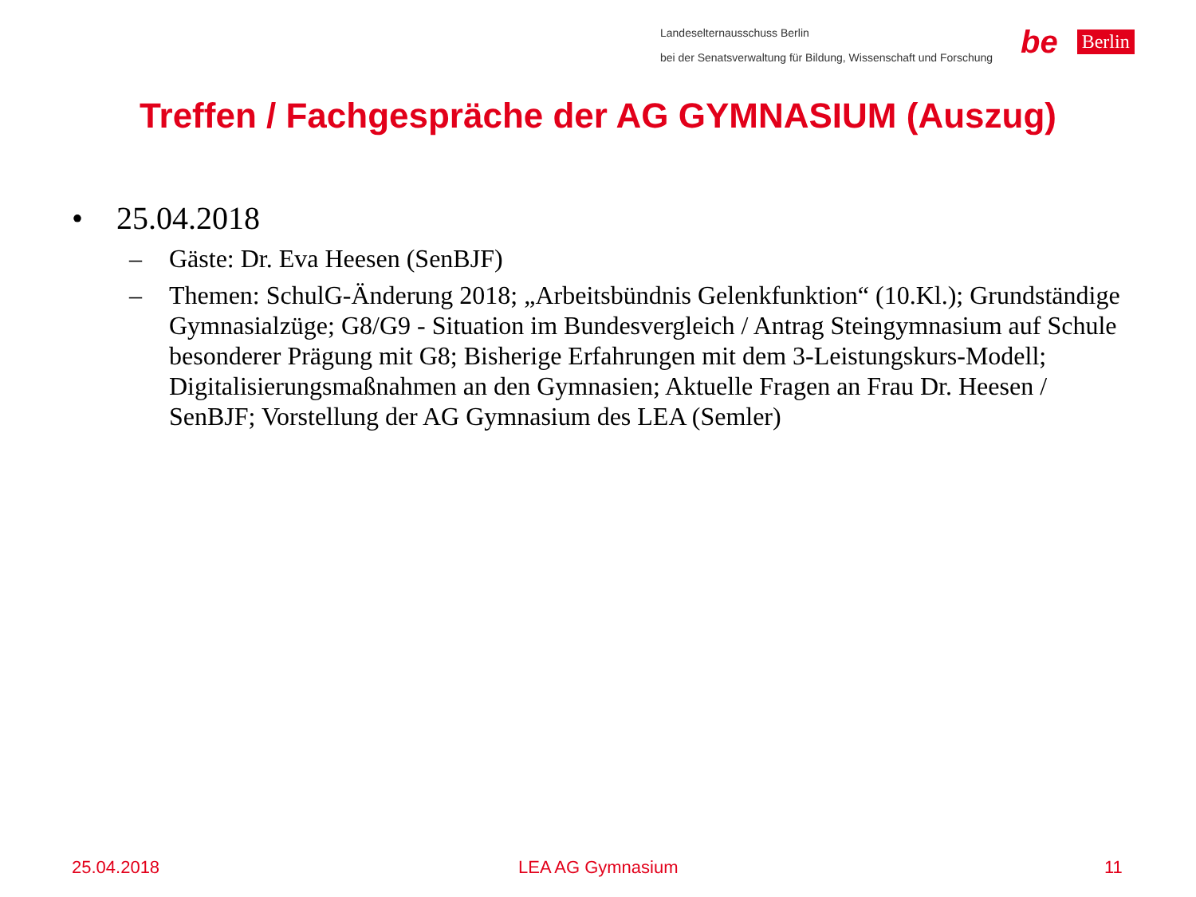Landeselternausschuss Berlin
bei der Senatsverwaltung für Bildung, Wissenschaft und Forschung
be Berlin
Treffen / Fachgespräche der AG GYMNASIUM (Auszug)
• 25.04.2018
– Gäste: Dr. Eva Heesen (SenBJF)
– Themen: SchulG-Änderung 2018; „Arbeitsbündnis Gelenkfunktion“ (10.Kl.); Grundständige Gymnasialzüge; G8/G9 - Situation im Bundesvergleich / Antrag Steingymnasium auf Schule besonderer Prägung mit G8; Bisherige Erfahrungen mit dem 3-Leistungskurs-Modell; Digitalisierungsmaßnahmen an den Gymnasien; Aktuelle Fragen an Frau Dr. Heesen / SenBJF; Vorstellung der AG Gymnasium des LEA (Semler)
25.04.2018 LEA AG Gymnasium 11